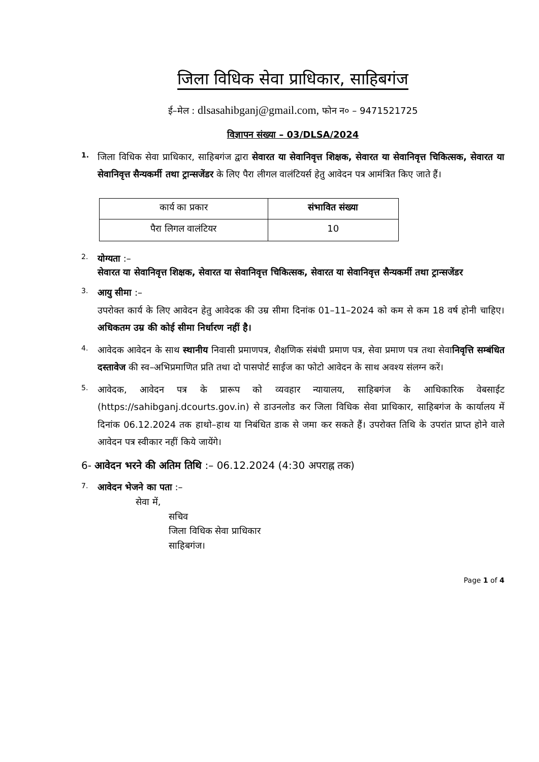जिला विधिक सेवा प्राधिकार, साहिबगंज
ई–मेल : dlsasahibganj@gmail.com, फोन न० – 9471521725
विज्ञापन संख्या – 03/DLSA/2024
1.
जिला विधिक सेवा प्राधिकार, साहिबगंज द्वारा सेवारत या सेवानिवृत्त शिक्षक, सेवारत या सेवानिवृत्त चिकित्सक, सेवारत या सेवानिवृत्त सैन्यकर्मी तथा ट्रान्सजेंडर के लिए पैरा लीगल वालंटियर्स हेतु आवेदन पत्र आमंत्रित किए जाते हैं।
| कार्य का प्रकार | संभावित संख्या |
| पैरा लिगल वालंटियर | 10 |
2.
योग्यता :–
सेवारत या सेवानिवृत्त शिक्षक, सेवारत या सेवानिवृत्त चिकित्सक, सेवारत या सेवानिवृत्त सैन्यकर्मी तथा ट्रान्सजेंडर
3.
आयु सीमा :–
उपरोक्त कार्य के लिए आवेदन हेतु आवेदक की उम्र सीमा दिनांक 01–11–2024 को कम से कम 18 वर्ष होनी चाहिए। अधिकतम उम्र की कोई सीमा निर्धारण नहीं है।
4.
आवेदक आवेदन के साथ स्थानीय निवासी प्रमाणपत्र, शैक्षणिक संबंधी प्रमाण पत्र, सेवा प्रमाण पत्र तथा सेवानिवृत्ति सम्बंधित दस्तावेज की स्व–अभिप्रमाणित प्रति तथा दो पासपोर्ट साईज का फोटो आवेदन के साथ अवश्य संलग्न करें।
5.
आवेदक, आवेदन पत्र के प्रारूप को व्यवहार न्यायालय, साहिबगंज के आधिकारिक वेबसाईट (https://sahibganj.dcourts.gov.in) से डाउनलोड कर जिला विधिक सेवा प्राधिकार, साहिबगंज के कार्यालय में दिनांक 06.12.2024 तक हाथो–हाथ या निबंधित डाक से जमा कर सकते हैं। उपरोक्त तिथि के उपरांत प्राप्त होने वाले आवेदन पत्र स्वीकार नहीं किये जायेंगे।
6- आवेदन भरने की अतिम तिथि :– 06.12.2024 (4:30 अपराह्न तक)
7.
आवेदन भेजने का पता :–
सेवा में,
सचिव
जिला विधिक सेवा प्राधिकार
साहिबगंज।
Page 1 of 4